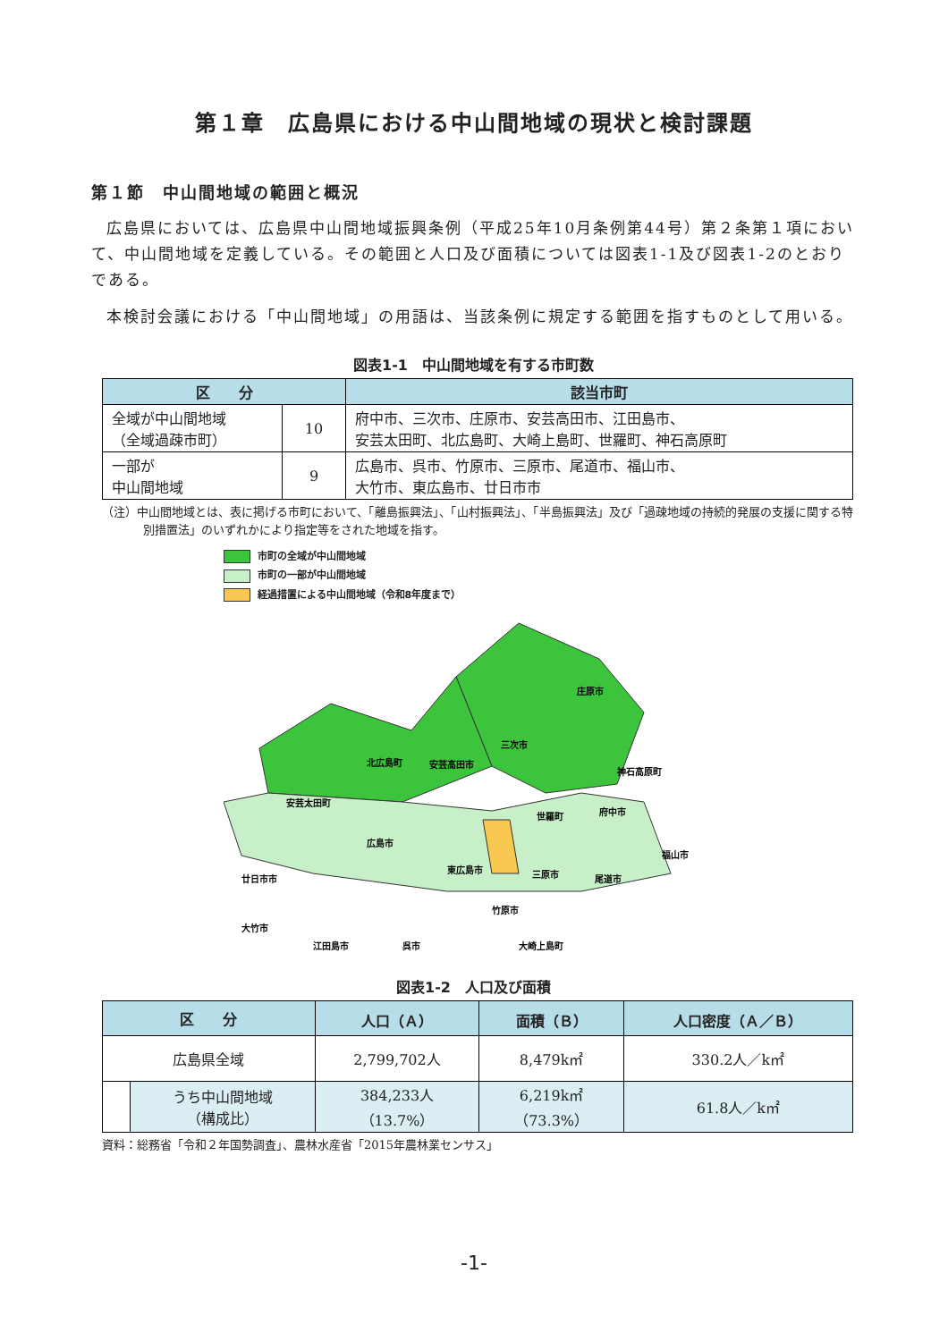第１章　広島県における中山間地域の現状と検討課題
第１節　中山間地域の範囲と概況
広島県においては、広島県中山間地域振興条例（平成25年10月条例第44号）第２条第１項において、中山間地域を定義している。その範囲と人口及び面積については図表1-1及び図表1-2のとおりである。
本検討会議における「中山間地域」の用語は、当該条例に規定する範囲を指すものとして用いる。
図表1-1　中山間地域を有する市町数
| 区 分 | | 該当市町 |
| --- | --- | --- |
| 全域が中山間地域 （全域過疎市町） | 10 | 府中市、三次市、庄原市、安芸高田市、江田島市、 安芸太田町、北広島町、大崎上島町、世羅町、神石高原町 |
| 一部が 中山間地域 | 9 | 広島市、呉市、竹原市、三原市、尾道市、福山市、 大竹市、東広島市、廿日市市 |
（注）中山間地域とは、表に掲げる市町において、「離島振興法」、「山村振興法」、「半島振興法」及び「過疎地域の持続的発展の支援に関する特別措置法」のいずれかにより指定等をされた地域を指す。
市町の全域が中山間地域
市町の一部が中山間地域
経過措置による中山間地域（令和8年度まで）
庄原市
三次市
北広島町
安芸高田市
神石高原町
安芸太田町
世羅町
府中市
広島市
東広島市
三原市
尾道市
福山市
廿日市市
竹原市
大竹市
江田島市
呉市
大崎上島町
図表1-2　人口及び面積
| 区 分 | | 人口（Ａ） | 面積（Ｂ） | 人口密度（Ａ／Ｂ） |
| --- | --- | --- | --- | --- |
| 広島県全域 | | 2,799,702人 | 8,479k㎡ | 330.2人／k㎡ |
| | うち中山間地域 （構成比） | 384,233人 （13.7%） | 6,219k㎡ （73.3%） | 61.8人／k㎡ |
資料：総務省「令和２年国勢調査」、農林水産省「2015年農林業センサス」
-1-